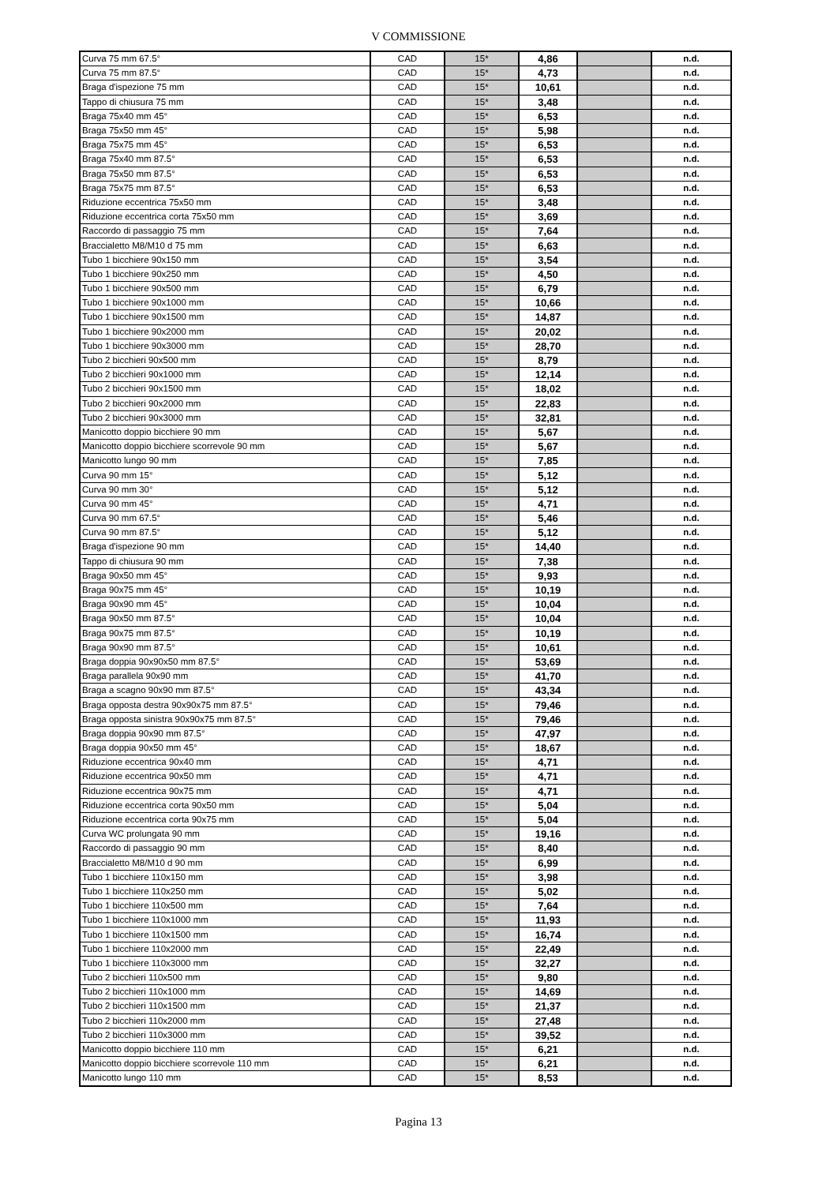V COMMISSIONE
| Curva 75 mm 67.5° | CAD | 15* | 4,86 | | n.d. |
| Curva 75 mm 87.5° | CAD | 15* | 4,73 | | n.d. |
| Braga d'ispezione 75 mm | CAD | 15* | 10,61 | | n.d. |
| Tappo di chiusura 75 mm | CAD | 15* | 3,48 | | n.d. |
| Braga 75x40 mm 45° | CAD | 15* | 6,53 | | n.d. |
| Braga 75x50 mm 45° | CAD | 15* | 5,98 | | n.d. |
| Braga 75x75 mm 45° | CAD | 15* | 6,53 | | n.d. |
| Braga 75x40 mm 87.5° | CAD | 15* | 6,53 | | n.d. |
| Braga 75x50 mm 87.5° | CAD | 15* | 6,53 | | n.d. |
| Braga 75x75 mm 87.5° | CAD | 15* | 6,53 | | n.d. |
| Riduzione eccentrica 75x50 mm | CAD | 15* | 3,48 | | n.d. |
| Riduzione eccentrica corta 75x50 mm | CAD | 15* | 3,69 | | n.d. |
| Raccordo di passaggio 75 mm | CAD | 15* | 7,64 | | n.d. |
| Braccialetto M8/M10 d 75 mm | CAD | 15* | 6,63 | | n.d. |
| Tubo 1 bicchiere 90x150 mm | CAD | 15* | 3,54 | | n.d. |
| Tubo 1 bicchiere 90x250 mm | CAD | 15* | 4,50 | | n.d. |
| Tubo 1 bicchiere 90x500 mm | CAD | 15* | 6,79 | | n.d. |
| Tubo 1 bicchiere 90x1000 mm | CAD | 15* | 10,66 | | n.d. |
| Tubo 1 bicchiere 90x1500 mm | CAD | 15* | 14,87 | | n.d. |
| Tubo 1 bicchiere 90x2000 mm | CAD | 15* | 20,02 | | n.d. |
| Tubo 1 bicchiere 90x3000 mm | CAD | 15* | 28,70 | | n.d. |
| Tubo 2 bicchieri 90x500 mm | CAD | 15* | 8,79 | | n.d. |
| Tubo 2 bicchieri 90x1000 mm | CAD | 15* | 12,14 | | n.d. |
| Tubo 2 bicchieri 90x1500 mm | CAD | 15* | 18,02 | | n.d. |
| Tubo 2 bicchieri 90x2000 mm | CAD | 15* | 22,83 | | n.d. |
| Tubo 2 bicchieri 90x3000 mm | CAD | 15* | 32,81 | | n.d. |
| Manicotto doppio bicchiere 90 mm | CAD | 15* | 5,67 | | n.d. |
| Manicotto doppio bicchiere scorrevole 90 mm | CAD | 15* | 5,67 | | n.d. |
| Manicotto lungo 90 mm | CAD | 15* | 7,85 | | n.d. |
| Curva 90 mm 15° | CAD | 15* | 5,12 | | n.d. |
| Curva 90 mm 30° | CAD | 15* | 5,12 | | n.d. |
| Curva 90 mm 45° | CAD | 15* | 4,71 | | n.d. |
| Curva 90 mm 67.5° | CAD | 15* | 5,46 | | n.d. |
| Curva 90 mm 87.5° | CAD | 15* | 5,12 | | n.d. |
| Braga d'ispezione 90 mm | CAD | 15* | 14,40 | | n.d. |
| Tappo di chiusura 90 mm | CAD | 15* | 7,38 | | n.d. |
| Braga 90x50 mm 45° | CAD | 15* | 9,93 | | n.d. |
| Braga 90x75 mm 45° | CAD | 15* | 10,19 | | n.d. |
| Braga 90x90 mm 45° | CAD | 15* | 10,04 | | n.d. |
| Braga 90x50 mm 87.5° | CAD | 15* | 10,04 | | n.d. |
| Braga 90x75 mm 87.5° | CAD | 15* | 10,19 | | n.d. |
| Braga 90x90 mm 87.5° | CAD | 15* | 10,61 | | n.d. |
| Braga doppia 90x90x50 mm 87.5° | CAD | 15* | 53,69 | | n.d. |
| Braga parallela 90x90 mm | CAD | 15* | 41,70 | | n.d. |
| Braga a scagno 90x90 mm 87.5° | CAD | 15* | 43,34 | | n.d. |
| Braga opposta destra 90x90x75 mm 87.5° | CAD | 15* | 79,46 | | n.d. |
| Braga opposta sinistra 90x90x75 mm 87.5° | CAD | 15* | 79,46 | | n.d. |
| Braga doppia 90x90 mm 87.5° | CAD | 15* | 47,97 | | n.d. |
| Braga doppia 90x50 mm 45° | CAD | 15* | 18,67 | | n.d. |
| Riduzione eccentrica 90x40 mm | CAD | 15* | 4,71 | | n.d. |
| Riduzione eccentrica 90x50 mm | CAD | 15* | 4,71 | | n.d. |
| Riduzione eccentrica 90x75 mm | CAD | 15* | 4,71 | | n.d. |
| Riduzione eccentrica corta 90x50 mm | CAD | 15* | 5,04 | | n.d. |
| Riduzione eccentrica corta 90x75 mm | CAD | 15* | 5,04 | | n.d. |
| Curva WC prolungata 90 mm | CAD | 15* | 19,16 | | n.d. |
| Raccordo di passaggio 90 mm | CAD | 15* | 8,40 | | n.d. |
| Braccialetto M8/M10 d 90 mm | CAD | 15* | 6,99 | | n.d. |
| Tubo 1 bicchiere 110x150 mm | CAD | 15* | 3,98 | | n.d. |
| Tubo 1 bicchiere 110x250 mm | CAD | 15* | 5,02 | | n.d. |
| Tubo 1 bicchiere 110x500 mm | CAD | 15* | 7,64 | | n.d. |
| Tubo 1 bicchiere 110x1000 mm | CAD | 15* | 11,93 | | n.d. |
| Tubo 1 bicchiere 110x1500 mm | CAD | 15* | 16,74 | | n.d. |
| Tubo 1 bicchiere 110x2000 mm | CAD | 15* | 22,49 | | n.d. |
| Tubo 1 bicchiere 110x3000 mm | CAD | 15* | 32,27 | | n.d. |
| Tubo 2 bicchieri 110x500 mm | CAD | 15* | 9,80 | | n.d. |
| Tubo 2 bicchieri 110x1000 mm | CAD | 15* | 14,69 | | n.d. |
| Tubo 2 bicchieri 110x1500 mm | CAD | 15* | 21,37 | | n.d. |
| Tubo 2 bicchieri 110x2000 mm | CAD | 15* | 27,48 | | n.d. |
| Tubo 2 bicchieri 110x3000 mm | CAD | 15* | 39,52 | | n.d. |
| Manicotto doppio bicchiere 110 mm | CAD | 15* | 6,21 | | n.d. |
| Manicotto doppio bicchiere scorrevole 110 mm | CAD | 15* | 6,21 | | n.d. |
| Manicotto lungo 110 mm | CAD | 15* | 8,53 | | n.d. |
Pagina 13